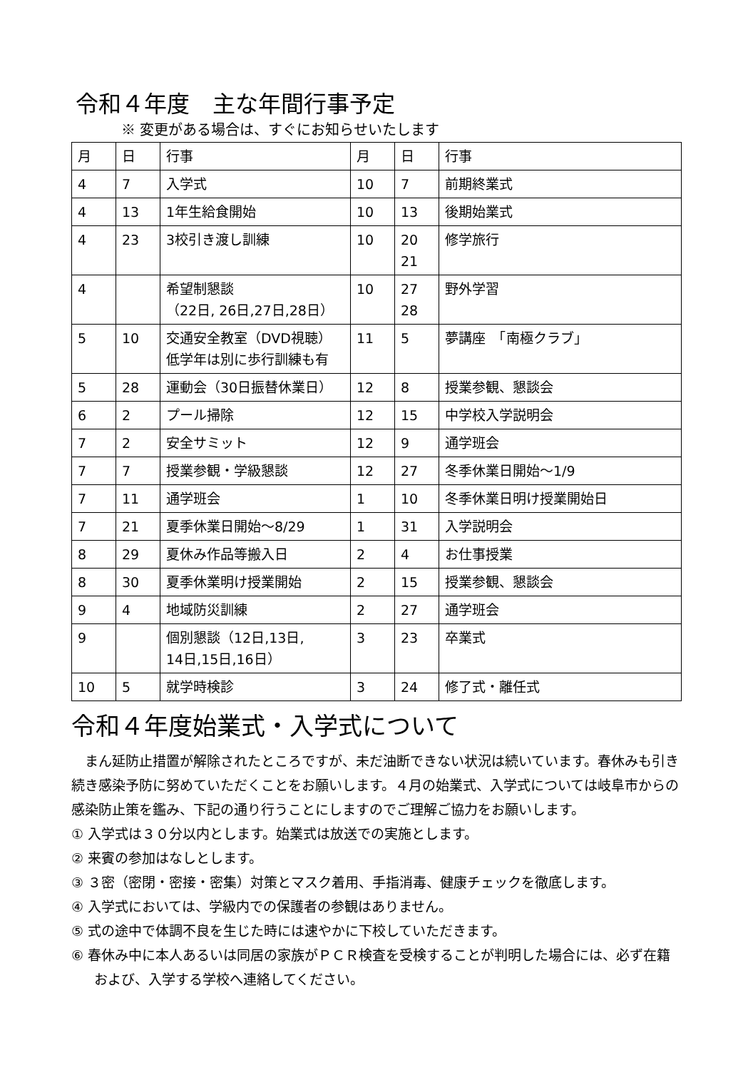令和４年度　主な年間行事予定
※ 変更がある場合は、すぐにお知らせいたします
| 月 | 日 | 行事 | 月 | 日 | 行事 |
| 4 | 7 | 入学式 | 10 | 7 | 前期終業式 |
| 4 | 13 | 1年生給食開始 | 10 | 13 | 後期始業式 |
| 4 | 23 | 3校引き渡し訓練 | 10 | 20 21 | 修学旅行 |
| 4 | | 希望制懇談 （22日, 26日,27日,28日） | 10 | 27 28 | 野外学習 |
| 5 | 10 | 交通安全教室（DVD視聴） 低学年は別に歩行訓練も有 | 11 | 5 | 夢講座 「南極クラブ」 |
| 5 | 28 | 運動会（30日振替休業日） | 12 | 8 | 授業参観、懇談会 |
| 6 | 2 | プール掃除 | 12 | 15 | 中学校入学説明会 |
| 7 | 2 | 安全サミット | 12 | 9 | 通学班会 |
| 7 | 7 | 授業参観・学級懇談 | 12 | 27 | 冬季休業日開始～1/9 |
| 7 | 11 | 通学班会 | 1 | 10 | 冬季休業日明け授業開始日 |
| 7 | 21 | 夏季休業日開始～8/29 | 1 | 31 | 入学説明会 |
| 8 | 29 | 夏休み作品等搬入日 | 2 | 4 | お仕事授業 |
| 8 | 30 | 夏季休業明け授業開始 | 2 | 15 | 授業参観、懇談会 |
| 9 | 4 | 地域防災訓練 | 2 | 27 | 通学班会 |
| 9 | | 個別懇談（12日,13日, 14日,15日,16日） | 3 | 23 | 卒業式 |
| 10 | 5 | 就学時検診 | 3 | 24 | 修了式・離任式 |
令和４年度始業式・入学式について
まん延防止措置が解除されたところですが、未だ油断できない状況は続いています。春休みも引き続き感染予防に努めていただくことをお願いします。４月の始業式、入学式については岐阜市からの感染防止策を鑑み、下記の通り行うことにしますのでご理解ご協力をお願いします。
① 入学式は３０分以内とします。始業式は放送での実施とします。
② 来賓の参加はなしとします。
③ ３密（密閉・密接・密集）対策とマスク着用、手指消毒、健康チェックを徹底します。
④ 入学式においては、学級内での保護者の参観はありません。
⑤ 式の途中で体調不良を生じた時には速やかに下校していただきます。
⑥ 春休み中に本人あるいは同居の家族がＰＣＲ検査を受検することが判明した場合には、必ず在籍および、入学する学校へ連絡してください。